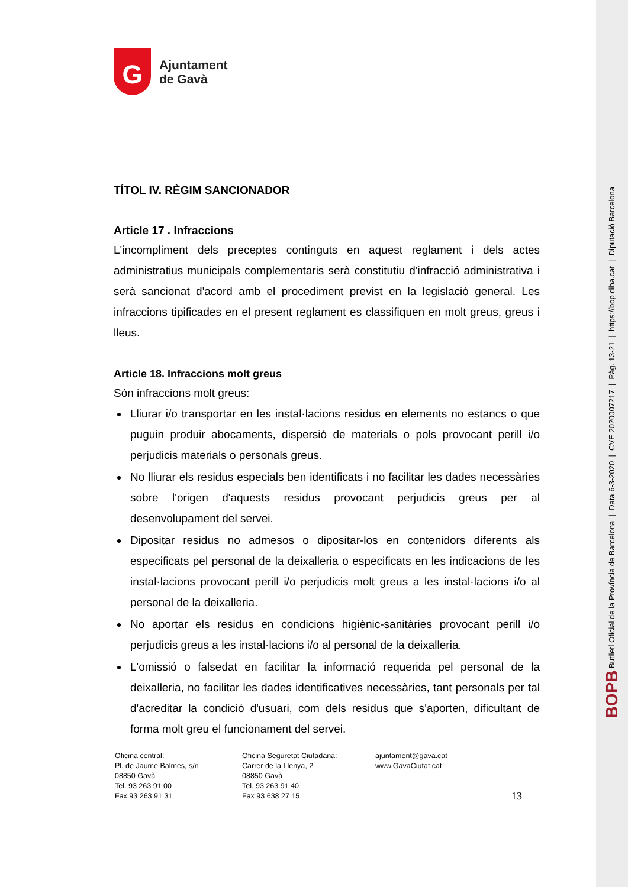BOPB Butlletí Oficial de la Província de Barcelona | Data 6-3-2020 | CVE 2020007217 | Pàg. 13-21 | https://bop.diba.cat | Diputació Barcelona
G
Ajuntament
de Gavà
TÍTOL IV. RÈGIM SANCIONADOR
Article 17 . Infraccions
L'incompliment dels preceptes continguts en aquest reglament i dels actes administratius municipals complementaris serà constitutiu d'infracció administrativa i serà sancionat d'acord amb el procediment previst en la legislació general. Les infraccions tipificades en el present reglament es classifiquen en molt greus, greus i lleus.
Article 18. Infraccions molt greus
Són infraccions molt greus:
Lliurar i/o transportar en les instal·lacions residus en elements no estancs o que puguin produir abocaments, dispersió de materials o pols provocant perill i/o perjudicis materials o personals greus.
No lliurar els residus especials ben identificats i no facilitar les dades necessàries sobre l'origen d'aquests residus provocant perjudicis greus per al desenvolupament del servei.
Dipositar residus no admesos o dipositar-los en contenidors diferents als especificats pel personal de la deixalleria o especificats en les indicacions de les instal·lacions provocant perill i/o perjudicis molt greus a les instal·lacions i/o al personal de la deixalleria.
No aportar els residus en condicions higiènic-sanitàries provocant perill i/o perjudicis greus a les instal·lacions i/o al personal de la deixalleria.
L'omissió o falsedat en facilitar la informació requerida pel personal de la deixalleria, no facilitar les dades identificatives necessàries, tant personals per tal d'acreditar la condició d'usuari, com dels residus que s'aporten, dificultant de forma molt greu el funcionament del servei.
Oficina central:
Pl. de Jaume Balmes, s/n
08850 Gavà
Tel. 93 263 91 00
Fax 93 263 91 31
Oficina Seguretat Ciutadana:
Carrer de la Llenya, 2
08850 Gavà
Tel. 93 263 91 40
Fax 93 638 27 15
ajuntament@gava.cat
www.GavaCiutat.cat
13